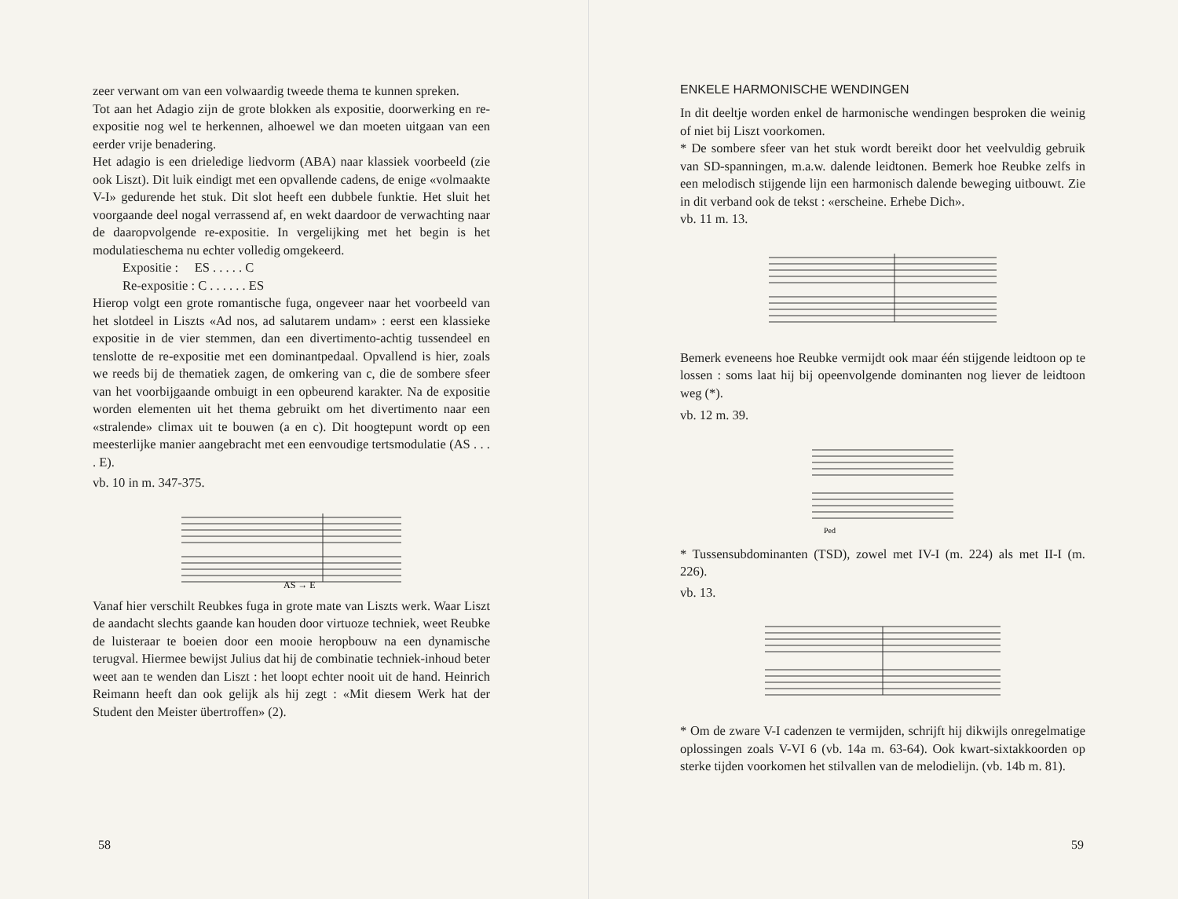zeer verwant om van een volwaardig tweede thema te kunnen spreken.
Tot aan het Adagio zijn de grote blokken als expositie, doorwerking en re-expositie nog wel te herkennen, alhoewel we dan moeten uitgaan van een eerder vrije benadering.
Het adagio is een drieledige liedvorm (ABA) naar klassiek voorbeeld (zie ook Liszt). Dit luik eindigt met een opvallende cadens, de enige «volmaakte V-I» gedurende het stuk. Dit slot heeft een dubbele funktie. Het sluit het voorgaande deel nogal verrassend af, en wekt daardoor de verwachting naar de daaropvolgende re-expositie. In vergelijking met het begin is het modulatieschema nu echter volledig omgekeerd.
Expositie : ES . . . . . C
Re-expositie : C . . . . . . ES
Hierop volgt een grote romantische fuga, ongeveer naar het voorbeeld van het slotdeel in Liszts «Ad nos, ad salutarem undam» : eerst een klassieke expositie in de vier stemmen, dan een divertimento-achtig tussendeel en tenslotte de re-expositie met een dominantpedaal. Opvallend is hier, zoals we reeds bij de thematiek zagen, de omkering van c, die de sombere sfeer van het voorbijgaande ombuigt in een opbeurend karakter. Na de expositie worden elementen uit het thema gebruikt om het divertimento naar een «stralende» climax uit te bouwen (a en c). Dit hoogtepunt wordt op een meesterlijke manier aangebracht met een eenvoudige tertsmodulatie (AS . . . . E).
vb. 10 in m. 347-375.
AS → E
Vanaf hier verschilt Reubkes fuga in grote mate van Liszts werk. Waar Liszt de aandacht slechts gaande kan houden door virtuoze techniek, weet Reubke de luisteraar te boeien door een mooie heropbouw na een dynamische terugval. Hiermee bewijst Julius dat hij de combinatie techniek-inhoud beter weet aan te wenden dan Liszt : het loopt echter nooit uit de hand. Heinrich Reimann heeft dan ook gelijk als hij zegt : «Mit diesem Werk hat der Student den Meister übertroffen» (2).
58
ENKELE HARMONISCHE WENDINGEN
In dit deeltje worden enkel de harmonische wendingen besproken die weinig of niet bij Liszt voorkomen.
* De sombere sfeer van het stuk wordt bereikt door het veelvuldig gebruik van SD-spanningen, m.a.w. dalende leidtonen. Bemerk hoe Reubke zelfs in een melodisch stijgende lijn een harmonisch dalende beweging uitbouwt. Zie in dit verband ook de tekst : «erscheine. Erhebe Dich».
vb. 11 m. 13.
Bemerk eveneens hoe Reubke vermijdt ook maar één stijgende leidtoon op te lossen : soms laat hij bij opeenvolgende dominanten nog liever de leidtoon weg (*).
vb. 12 m. 39.
Ped
* Tussensubdominanten (TSD), zowel met IV-I (m. 224) als met II-I (m. 226).
vb. 13.
* Om de zware V-I cadenzen te vermijden, schrijft hij dikwijls onregelmatige oplossingen zoals V-VI 6 (vb. 14a m. 63-64). Ook kwart-sixtakkoorden op sterke tijden voorkomen het stilvallen van de melodielijn. (vb. 14b m. 81).
59